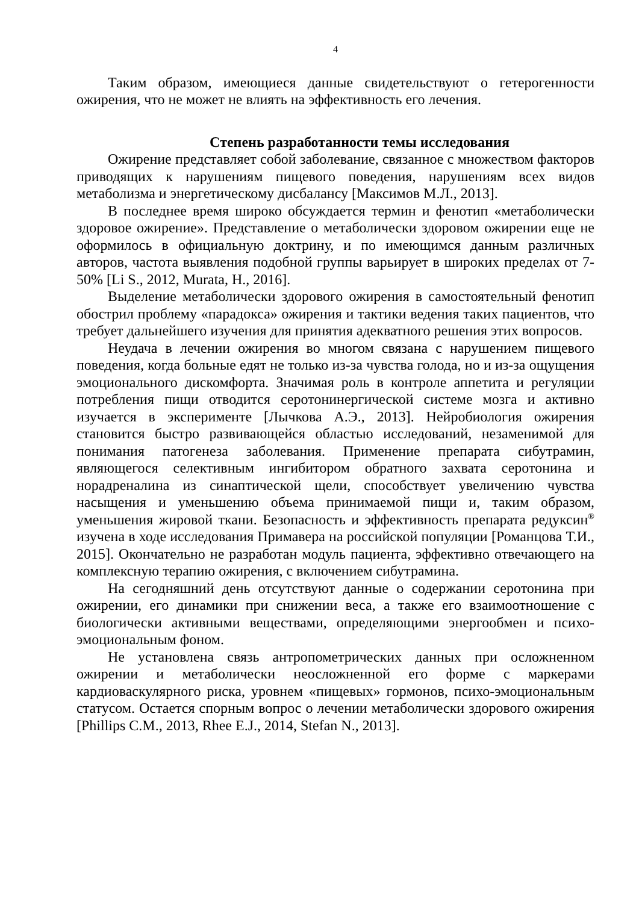4
Таким образом, имеющиеся данные свидетельствуют о гетерогенности ожирения, что не может не влиять на эффективность его лечения.
Степень разработанности темы исследования
Ожирение представляет собой заболевание, связанное с множеством факторов приводящих к нарушениям пищевого поведения, нарушениям всех видов метаболизма и энергетическому дисбалансу [Максимов М.Л., 2013].
В последнее время широко обсуждается термин и фенотип «метаболически здоровое ожирение». Представление о метаболически здоровом ожирении еще не оформилось в официальную доктрину, и по имеющимся данным различных авторов, частота выявления подобной группы варьирует в широких пределах от 7-50% [Li S., 2012, Murata, H., 2016].
Выделение метаболически здорового ожирения в самостоятельный фенотип обострил проблему «парадокса» ожирения и тактики ведения таких пациентов, что требует дальнейшего изучения для принятия адекватного решения этих вопросов.
Неудача в лечении ожирения во многом связана с нарушением пищевого поведения, когда больные едят не только из-за чувства голода, но и из-за ощущения эмоционального дискомфорта. Значимая роль в контроле аппетита и регуляции потребления пищи отводится серотонинергической системе мозга и активно изучается в эксперименте [Лычкова А.Э., 2013]. Нейробиология ожирения становится быстро развивающейся областью исследований, незаменимой для понимания патогенеза заболевания. Применение препарата сибутрамин, являющегося селективным ингибитором обратного захвата серотонина и норадреналина из синаптической щели, способствует увеличению чувства насыщения и уменьшению объема принимаемой пищи и, таким образом, уменьшения жировой ткани. Безопасность и эффективность препарата редуксин<sup>®</sup> изучена в ходе исследования Примавера на российской популяции [Романцова Т.И., 2015]. Окончательно не разработан модуль пациента, эффективно отвечающего на комплексную терапию ожирения, с включением сибутрамина.
На сегодняшний день отсутствуют данные о содержании серотонина при ожирении, его динамики при снижении веса, а также его взаимоотношение с биологически активными веществами, определяющими энергообмен и психо-эмоциональным фоном.
Не установлена связь антропометрических данных при осложненном ожирении и метаболически неосложненной его форме с маркерами кардиоваскулярного риска, уровнем «пищевых» гормонов, психо-эмоциональным статусом. Остается спорным вопрос о лечении метаболически здорового ожирения [Phillips C.M., 2013, Rhee E.J., 2014, Stefan N., 2013].